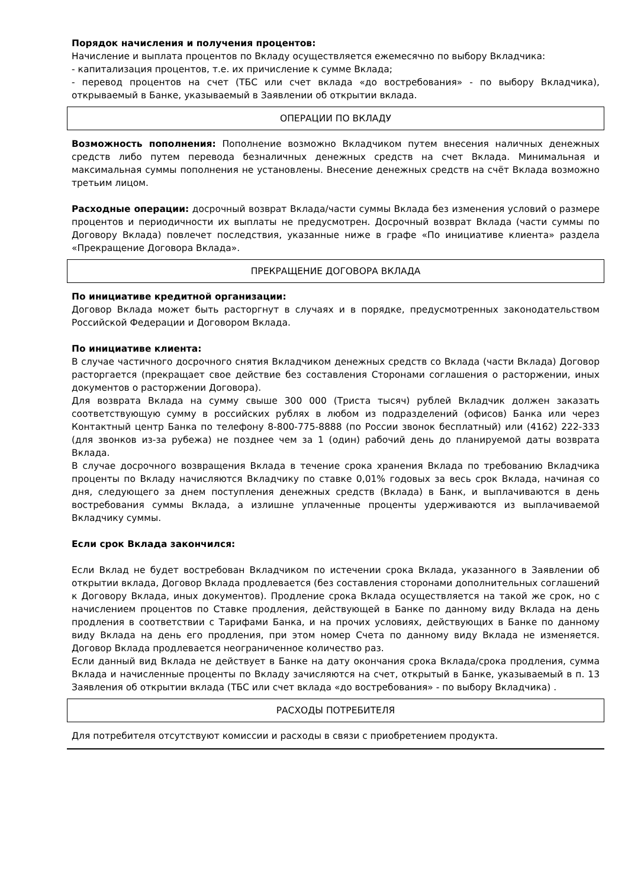Порядок начисления и получения процентов:
Начисление и выплата процентов по Вкладу осуществляется ежемесячно по выбору Вкладчика:
- капитализация процентов, т.е. их причисление к сумме Вклада;
- перевод процентов на счет (ТБС или счет вклада «до востребования» - по выбору Вкладчика), открываемый в Банке, указываемый в Заявлении об открытии вклада.
ОПЕРАЦИИ ПО ВКЛАДУ
Возможность пополнения: Пополнение возможно Вкладчиком путем внесения наличных денежных средств либо путем перевода безналичных денежных средств на счет Вклада. Минимальная и максимальная суммы пополнения не установлены. Внесение денежных средств на счёт Вклада возможно третьим лицом.
Расходные операции: досрочный возврат Вклада/части суммы Вклада без изменения условий о размере процентов и периодичности их выплаты не предусмотрен. Досрочный возврат Вклада (части суммы по Договору Вклада) повлечет последствия, указанные ниже в графе «По инициативе клиента» раздела «Прекращение Договора Вклада».
ПРЕКРАЩЕНИЕ ДОГОВОРА ВКЛАДА
По инициативе кредитной организации:
Договор Вклада может быть расторгнут в случаях и в порядке, предусмотренных законодательством Российской Федерации и Договором Вклада.
По инициативе клиента:
В случае частичного досрочного снятия Вкладчиком денежных средств со Вклада (части Вклада) Договор расторгается (прекращает свое действие без составления Сторонами соглашения о расторжении, иных документов о расторжении Договора).
Для возврата Вклада на сумму свыше 300 000 (Триста тысяч) рублей Вкладчик должен заказать соответствующую сумму в российских рублях в любом из подразделений (офисов) Банка или через Контактный центр Банка по телефону 8-800-775-8888 (по России звонок бесплатный) или (4162) 222-333 (для звонков из-за рубежа) не позднее чем за 1 (один) рабочий день до планируемой даты возврата Вклада.
В случае досрочного возвращения Вклада в течение срока хранения Вклада по требованию Вкладчика проценты по Вкладу начисляются Вкладчику по ставке 0,01% годовых за весь срок Вклада, начиная со дня, следующего за днем поступления денежных средств (Вклада) в Банк, и выплачиваются в день востребования суммы Вклада, а излишне уплаченные проценты удерживаются из выплачиваемой Вкладчику суммы.
Если срок Вклада закончился:
Если Вклад не будет востребован Вкладчиком по истечении срока Вклада, указанного в Заявлении об открытии вклада, Договор Вклада продлевается (без составления сторонами дополнительных соглашений к Договору Вклада, иных документов). Продление срока Вклада осуществляется на такой же срок, но с начислением процентов по Ставке продления, действующей в Банке по данному виду Вклада на день продления в соответствии с Тарифами Банка, и на прочих условиях, действующих в Банке по данному виду Вклада на день его продления, при этом номер Счета по данному виду Вклада не изменяется. Договор Вклада продлевается неограниченное количество раз.
Если данный вид Вклада не действует в Банке на дату окончания срока Вклада/срока продления, сумма Вклада и начисленные проценты по Вкладу зачисляются на счет, открытый в Банке, указываемый в п. 13 Заявления об открытии вклада (ТБС или счет вклада «до востребования» - по выбору Вкладчика) .
РАСХОДЫ ПОТРЕБИТЕЛЯ
Для потребителя отсутствуют комиссии и расходы в связи с приобретением продукта.